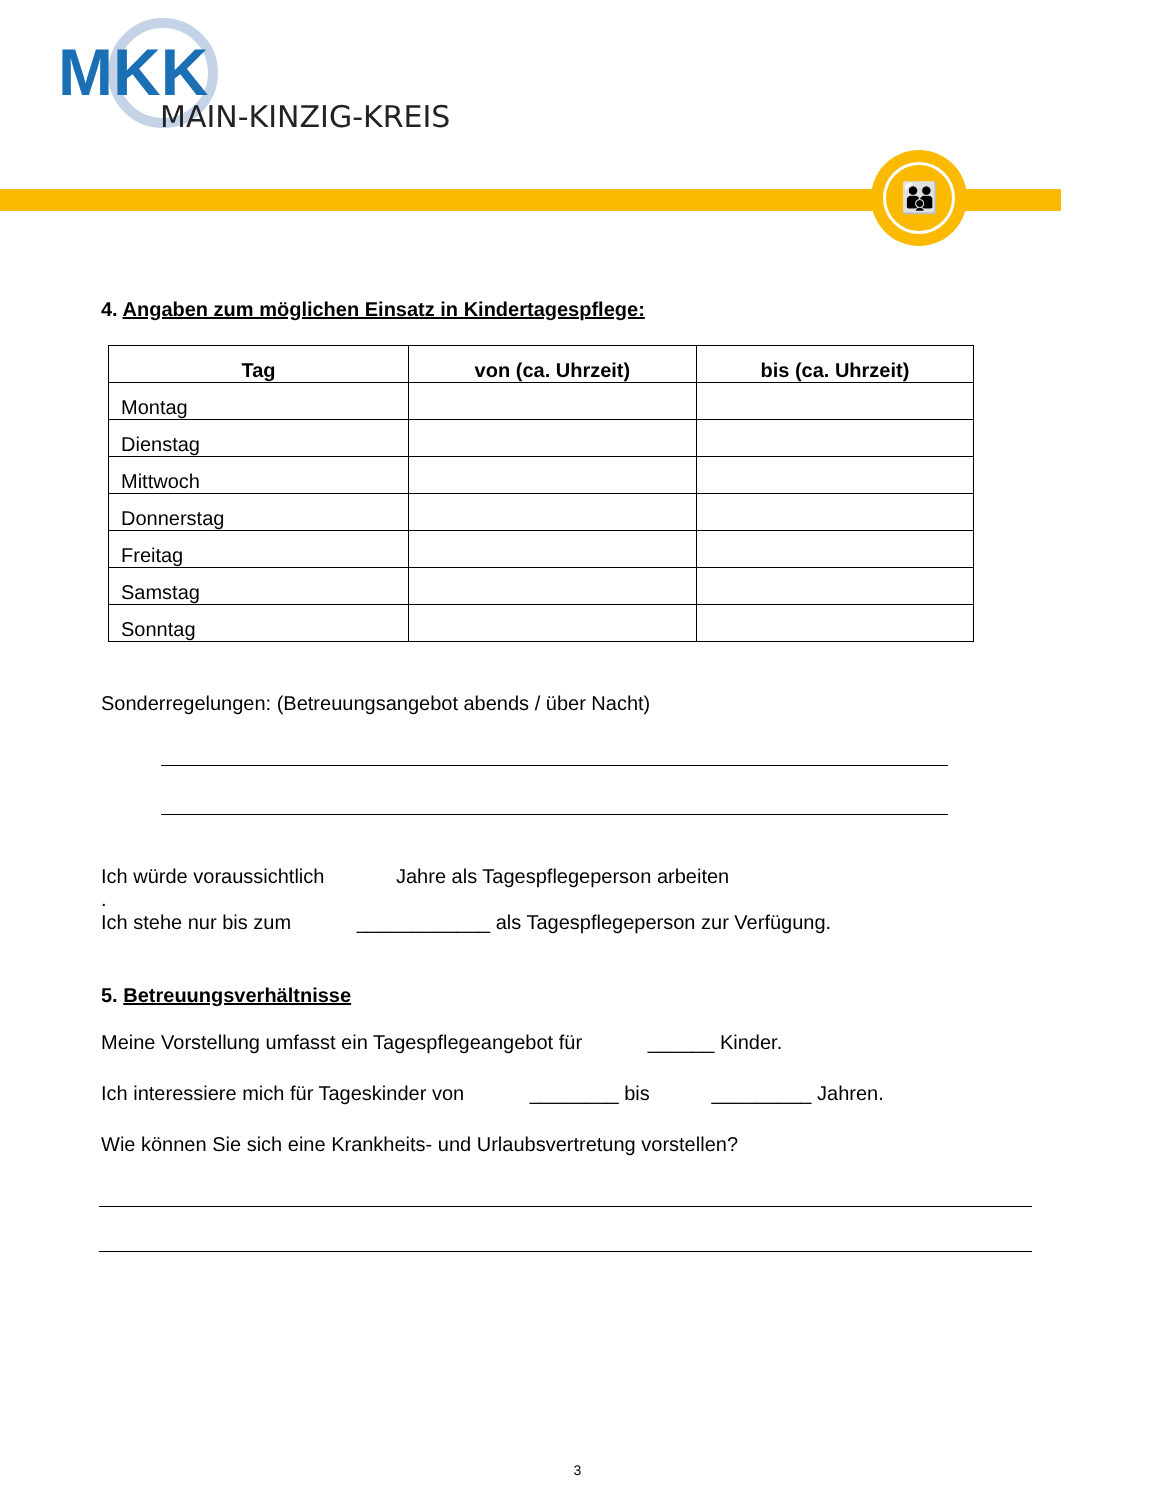MKK
MAIN-KINZIG-KREIS
👪
4. Angaben zum möglichen Einsatz in Kindertagespflege:
| Tag | von (ca. Uhrzeit) | bis (ca. Uhrzeit) |
| --- | --- | --- |
| Montag | | |
| Dienstag | | |
| Mittwoch | | |
| Donnerstag | | |
| Freitag | | |
| Samstag | | |
| Sonntag | | |
Sonderregelungen: (Betreuungsangebot abends / über Nacht)
Ich würde voraussichtlich Jahre als Tagespflegeperson arbeiten
.
Ich stehe nur bis zum ____________ als Tagespflegeperson zur Verfügung.
5. Betreuungsverhältnisse
Meine Vorstellung umfasst ein Tagespflegeangebot für ______ Kinder.
Ich interessiere mich für Tageskinder von ________ bis _________ Jahren.
Wie können Sie sich eine Krankheits- und Urlaubsvertretung vorstellen?
3